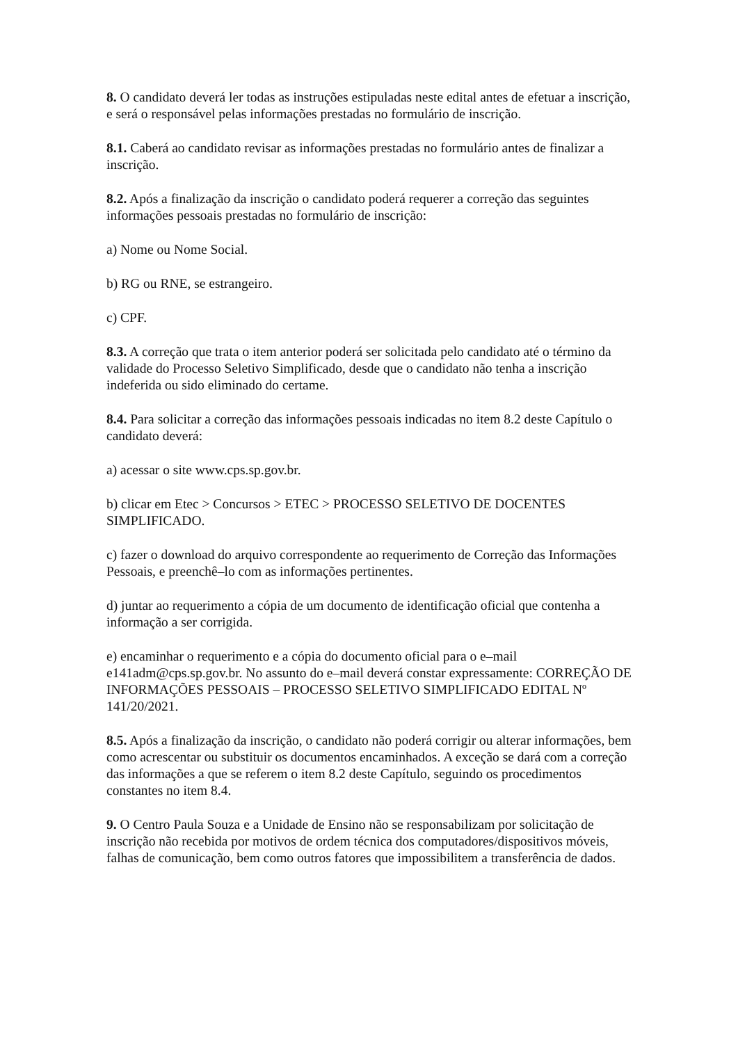8. O candidato deverá ler todas as instruções estipuladas neste edital antes de efetuar a inscrição, e será o responsável pelas informações prestadas no formulário de inscrição.
8.1. Caberá ao candidato revisar as informações prestadas no formulário antes de finalizar a inscrição.
8.2. Após a finalização da inscrição o candidato poderá requerer a correção das seguintes informações pessoais prestadas no formulário de inscrição:
a) Nome ou Nome Social.
b) RG ou RNE, se estrangeiro.
c) CPF.
8.3. A correção que trata o item anterior poderá ser solicitada pelo candidato até o término da validade do Processo Seletivo Simplificado, desde que o candidato não tenha a inscrição indeferida ou sido eliminado do certame.
8.4. Para solicitar a correção das informações pessoais indicadas no item 8.2 deste Capítulo o candidato deverá:
a) acessar o site www.cps.sp.gov.br.
b) clicar em Etec > Concursos > ETEC > PROCESSO SELETIVO DE DOCENTES SIMPLIFICADO.
c) fazer o download do arquivo correspondente ao requerimento de Correção das Informações Pessoais, e preenchê–lo com as informações pertinentes.
d) juntar ao requerimento a cópia de um documento de identificação oficial que contenha a informação a ser corrigida.
e) encaminhar o requerimento e a cópia do documento oficial para o e–mail e141adm@cps.sp.gov.br. No assunto do e–mail deverá constar expressamente: CORREÇÃO DE INFORMAÇÕES PESSOAIS – PROCESSO SELETIVO SIMPLIFICADO EDITAL Nº 141/20/2021.
8.5. Após a finalização da inscrição, o candidato não poderá corrigir ou alterar informações, bem como acrescentar ou substituir os documentos encaminhados. A exceção se dará com a correção das informações a que se referem o item 8.2 deste Capítulo, seguindo os procedimentos constantes no item 8.4.
9. O Centro Paula Souza e a Unidade de Ensino não se responsabilizam por solicitação de inscrição não recebida por motivos de ordem técnica dos computadores/dispositivos móveis, falhas de comunicação, bem como outros fatores que impossibilitem a transferência de dados.